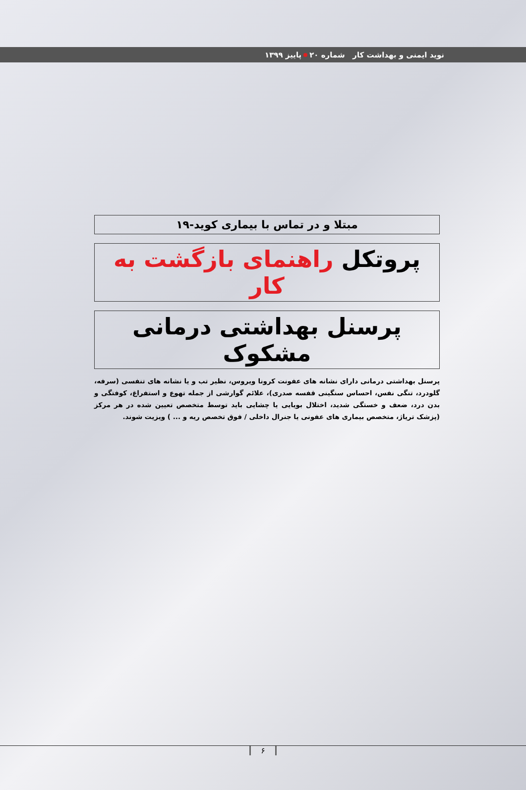نوید ایمنی و بهداشت کار شماره ۲۰ پاییز ۱۳۹۹
مبتلا و در تماس با بیماری کوید-۱۹
پروتکل راهنمای بازگشت به کار
پرسنل بهداشتی درمانی مشکوک
پرسنل بهداشتی درمانی دارای نشانه های عفونت کرونا ویروس، نظیر تب و یا نشانه های تنفسی (سرفه، گلودرد، تنگی نفس، احساس سنگینی قفسه صدری)، علائم گوارشی از جمله تهوع و استفراغ، کوفتگی و بدن درد، ضعف و خستگی شدید، اختلال بویایی یا چشایی باید توسط متخصص تعیین شده در هر مرکز (پزشک تریاژ، متخصص بیماری های عفونی یا جنرال داخلی / فوق تخصص ریه و ... ) ویزیت شوند.
۶